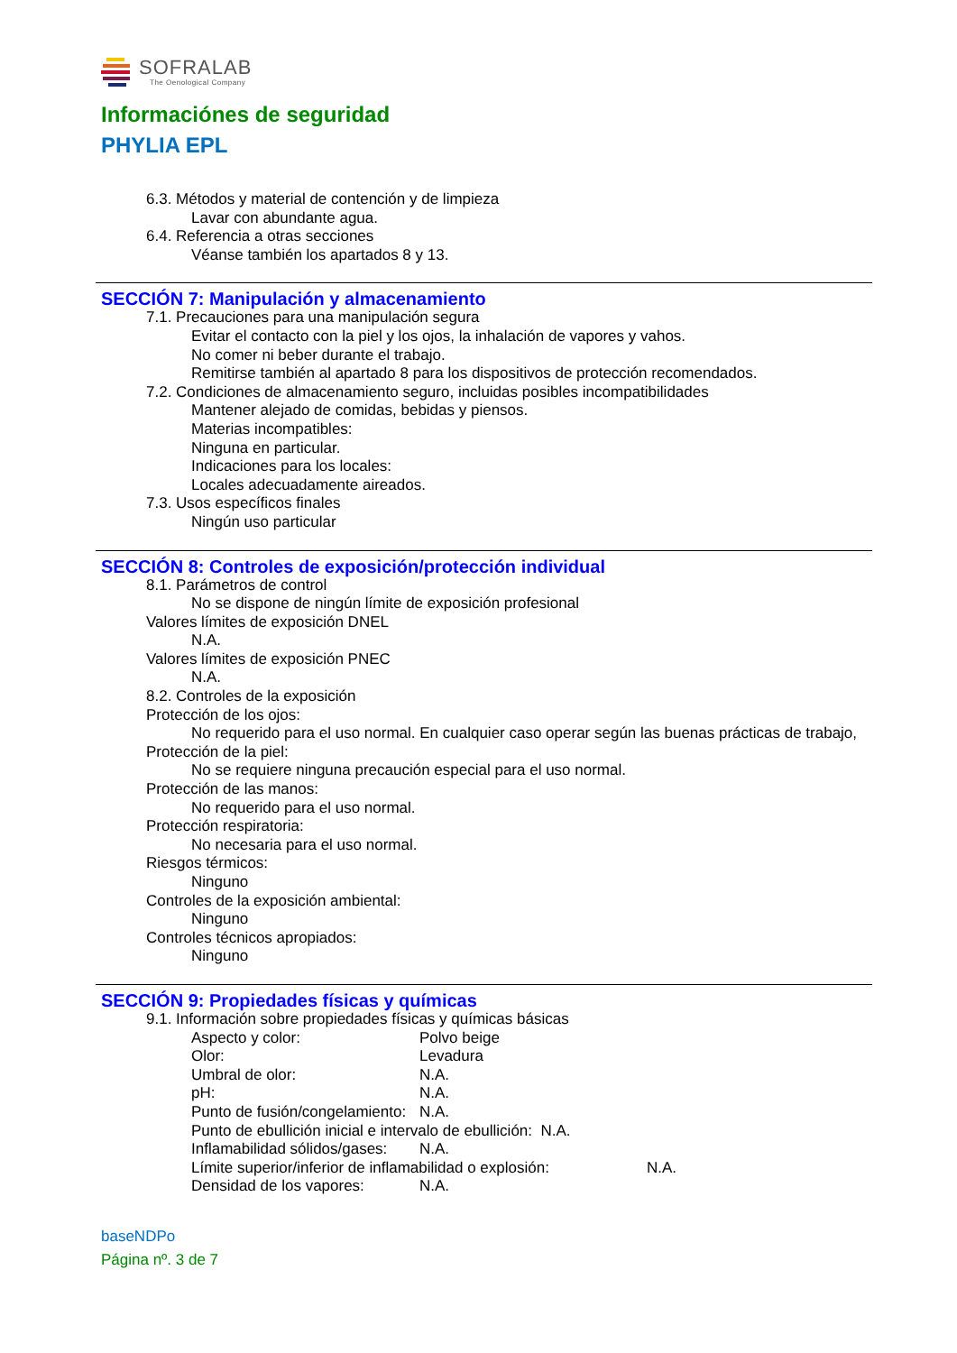SOFRALAB
The Oenological Company
Informaciónes de seguridad
PHYLIA EPL
6.3. Métodos y material de contención y de limpieza
Lavar con abundante agua.
6.4. Referencia a otras secciones
Véanse también los apartados 8 y 13.
SECCIÓN 7: Manipulación y almacenamiento
7.1. Precauciones para una manipulación segura
Evitar el contacto con la piel y los ojos, la inhalación de vapores y vahos.
No comer ni beber durante el trabajo.
Remitirse también al apartado 8 para los dispositivos de protección recomendados.
7.2. Condiciones de almacenamiento seguro, incluidas posibles incompatibilidades
Mantener alejado de comidas, bebidas y piensos.
Materias incompatibles:
Ninguna en particular.
Indicaciones para los locales:
Locales adecuadamente aireados.
7.3. Usos específicos finales
Ningún uso particular
SECCIÓN 8: Controles de exposición/protección individual
8.1. Parámetros de control
No se dispone de ningún límite de exposición profesional
Valores límites de exposición DNEL
N.A.
Valores límites de exposición PNEC
N.A.
8.2. Controles de la exposición
Protección de los ojos:
No requerido para el uso normal. En cualquier caso operar según las buenas prácticas de trabajo,
Protección de la piel:
No se requiere ninguna precaución especial para el uso normal.
Protección de las manos:
No requerido para el uso normal.
Protección respiratoria:
No necesaria para el uso normal.
Riesgos térmicos:
Ninguno
Controles de la exposición ambiental:
Ninguno
Controles técnicos apropiados:
Ninguno
SECCIÓN 9: Propiedades físicas y químicas
9.1. Información sobre propiedades físicas y químicas básicas
Aspecto y color: Polvo beige
Olor: Levadura
Umbral de olor: N.A.
pH: N.A.
Punto de fusión/congelamiento: N.A.
Punto de ebullición inicial e intervalo de ebullición: N.A.
Inflamabilidad sólidos/gases: N.A.
Límite superior/inferior de inflamabilidad o explosión: N.A.
Densidad de los vapores: N.A.
baseNDPo
Página nº. 3 de 7